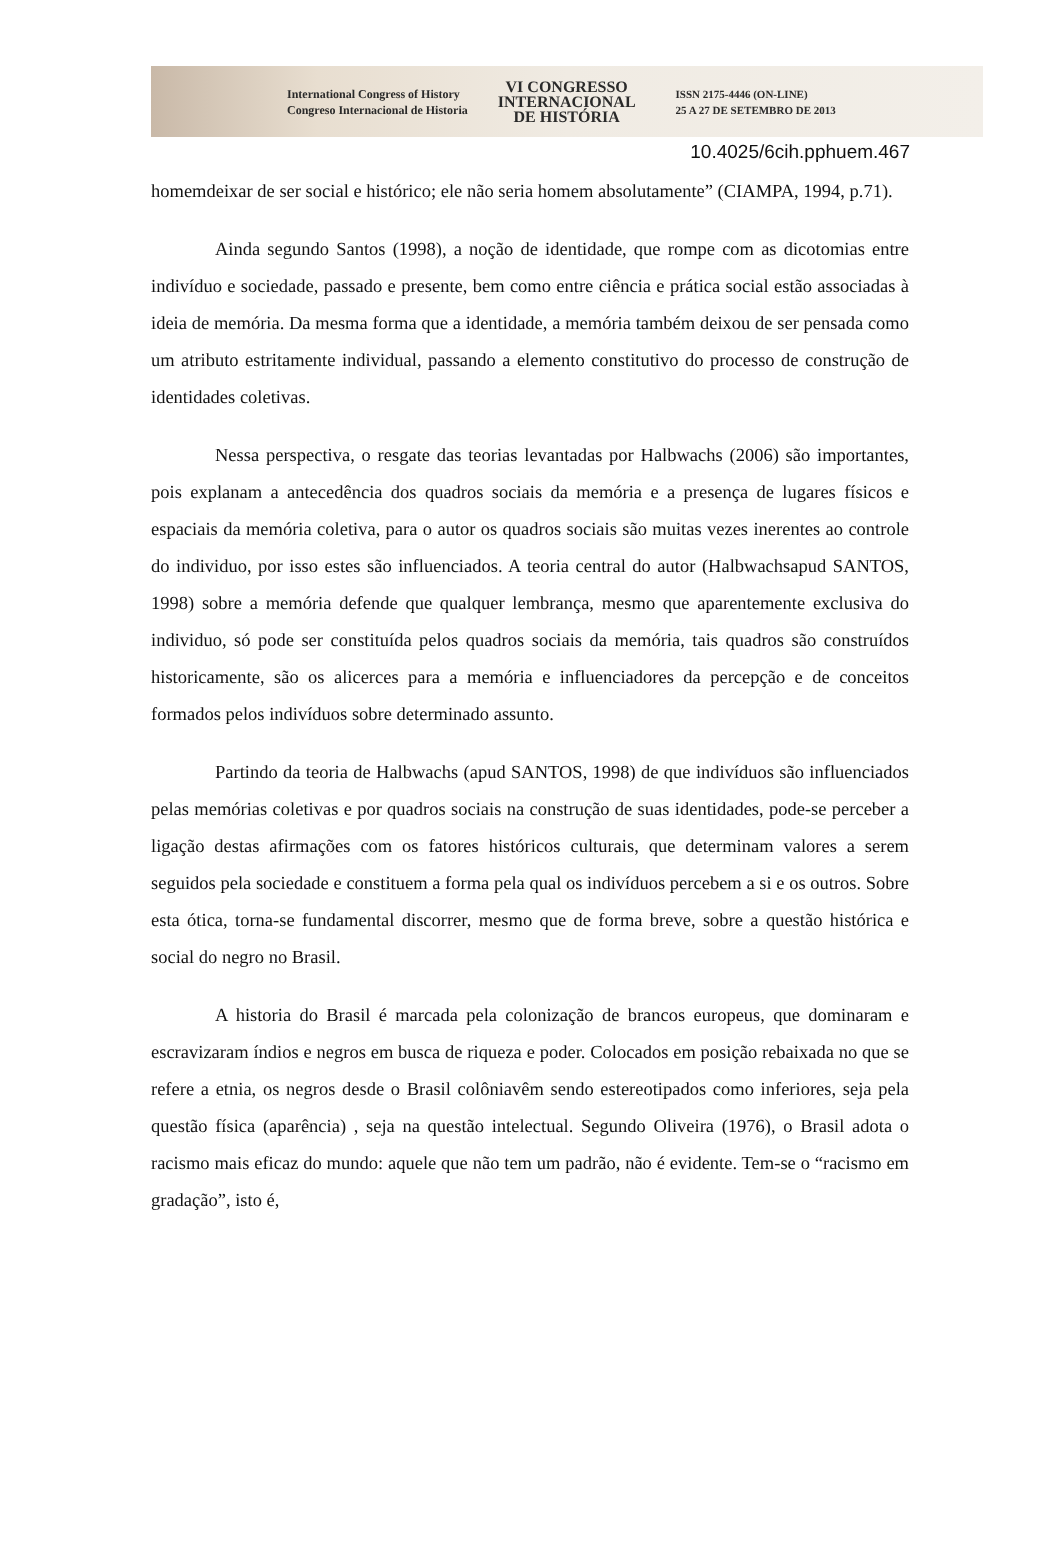International Congress of History
Congreso Internacional de Historia
VI CONGRESSO
INTERNACIONAL
DE HISTÓRIA
ISSN 2175-4446 (ON-LINE)
25 A 27 DE SETEMBRO DE 2013
10.4025/6cih.pphuem.467
homemdeixar de ser social e histórico; ele não seria homem absolutamente” (CIAMPA, 1994, p.71).
Ainda segundo Santos (1998), a noção de identidade, que rompe com as dicotomias entre indivíduo e sociedade, passado e presente, bem como entre ciência e prática social estão associadas à ideia de memória. Da mesma forma que a identidade, a memória também deixou de ser pensada como um atributo estritamente individual, passando a elemento constitutivo do processo de construção de identidades coletivas.
Nessa perspectiva, o resgate das teorias levantadas por Halbwachs (2006) são importantes, pois explanam a antecedência dos quadros sociais da memória e a presença de lugares físicos e espaciais da memória coletiva, para o autor os quadros sociais são muitas vezes inerentes ao controle do individuo, por isso estes são influenciados. A teoria central do autor (Halbwachsapud SANTOS, 1998) sobre a memória defende que qualquer lembrança, mesmo que aparentemente exclusiva do individuo, só pode ser constituída pelos quadros sociais da memória, tais quadros são construídos historicamente, são os alicerces para a memória e influenciadores da percepção e de conceitos formados pelos indivíduos sobre determinado assunto.
Partindo da teoria de Halbwachs (apud SANTOS, 1998) de que indivíduos são influenciados pelas memórias coletivas e por quadros sociais na construção de suas identidades, pode-se perceber a ligação destas afirmações com os fatores históricos culturais, que determinam valores a serem seguidos pela sociedade e constituem a forma pela qual os indivíduos percebem a si e os outros. Sobre esta ótica, torna-se fundamental discorrer, mesmo que de forma breve, sobre a questão histórica e social do negro no Brasil.
A historia do Brasil é marcada pela colonização de brancos europeus, que dominaram e escravizaram índios e negros em busca de riqueza e poder. Colocados em posição rebaixada no que se refere a etnia, os negros desde o Brasil colôniavêm sendo estereotipados como inferiores, seja pela questão física (aparência) , seja na questão intelectual. Segundo Oliveira (1976), o Brasil adota o racismo mais eficaz do mundo: aquele que não tem um padrão, não é evidente. Tem-se o “racismo em gradação”, isto é,